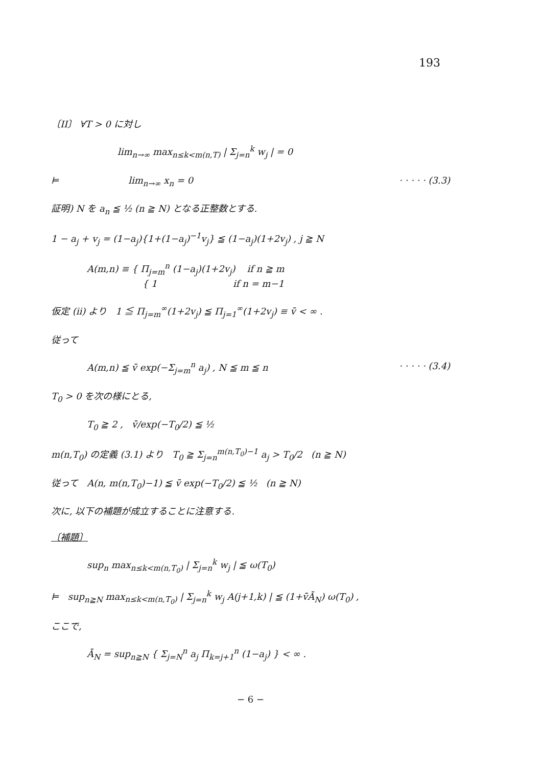193
〔II〕 ∀T > 0 に対し
lim<sub>n→∞</sub> max<sub>n≤k<m(n,T)</sub> | Σ<sub>j=n</sub><sup>k</sup> w<sub>j</sub> | = 0
⊨ lim<sub>n→∞</sub> x<sub>n</sub> = 0 · · · · · (3.3)
証明) N を a<sub>n</sub> ≦ ½ (n ≧ N) となる正整数とする.
1 − a<sub>j</sub> + v<sub>j</sub> = (1−a<sub>j</sub>){1+(1−a<sub>j</sub>)<sup>−1</sup>v<sub>j</sub>} ≦ (1−a<sub>j</sub>)(1+2v<sub>j</sub>) , j ≧ N
A(m,n) ≡ { Π<sub>j=m</sub><sup>n</sup> (1−a<sub>j</sub>)(1+2v<sub>j</sub>) if n ≧ m
{ 1 if n = m−1
仮定 (ii) より 1 ≦ Π<sub>j=m</sub><sup>∞</sup>(1+2v<sub>j</sub>) ≦ Π<sub>j=1</sub><sup>∞</sup>(1+2v<sub>j</sub>) ≡ v̄ < ∞ .
従って
A(m,n) ≦ v̄ exp(−Σ<sub>j=m</sub><sup>n</sup> a<sub>j</sub>) , N ≦ m ≦ n · · · · · (3.4)
T<sub>0</sub> > 0 を次の様にとる,
T<sub>0</sub> ≧ 2 , v̄/exp(−T<sub>0</sub>/2) ≦ ½
m(n,T<sub>0</sub>) の定義 (3.1) より T<sub>0</sub> ≧ Σ<sub>j=n</sub><sup>m(n,T<sub>0</sub>)−1</sup> a<sub>j</sub> > T<sub>0</sub>/2 (n ≧ N)
従って A(n, m(n,T<sub>0</sub>)−1) ≦ v̄ exp(−T<sub>0</sub>/2) ≦ ½ (n ≧ N)
次に, 以下の補題が成立することに注意する.
〔補題〕
sup<sub>n</sub> max<sub>n≤k<m(n,T<sub>0</sub>)</sub> | Σ<sub>j=n</sub><sup>k</sup> w<sub>j</sub> | ≦ ω(T<sub>0</sub>)
⊨ sup<sub>n≧N</sub> max<sub>n≤k<m(n,T<sub>0</sub>)</sub> | Σ<sub>j=n</sub><sup>k</sup> w<sub>j</sub> A(j+1,k) | ≦ (1+v̄Ā<sub>N</sub>) ω(T<sub>0</sub>) ,
ここで,
Ā<sub>N</sub> = sup<sub>n≧N</sub> { Σ<sub>j=N</sub><sup>n</sup> a<sub>j</sub> Π<sub>k=j+1</sub><sup>n</sup> (1−a<sub>j</sub>) } < ∞ .
− 6 −